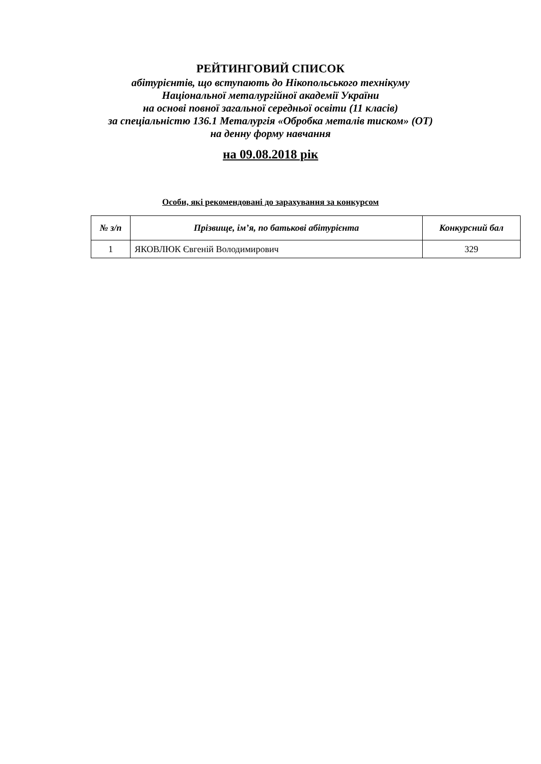РЕЙТИНГОВИЙ СПИСОК
абітурієнтів, що вступають до Нікопольського технікуму
Національної металургійної академії України
на основі повної загальної середньої освіти (11 класів)
за спеціальністю 136.1 Металургія «Обробка металів тиском» (ОТ)
на денну форму навчання
на 09.08.2018 рік
Особи, які рекомендовані до зарахування за конкурсом
| № з/п | Прізвище, ім’я, по батькові абітурієнта | Конкурсний бал |
| --- | --- | --- |
| 1 | ЯКОВЛЮК Євгеній Володимирович | 329 |